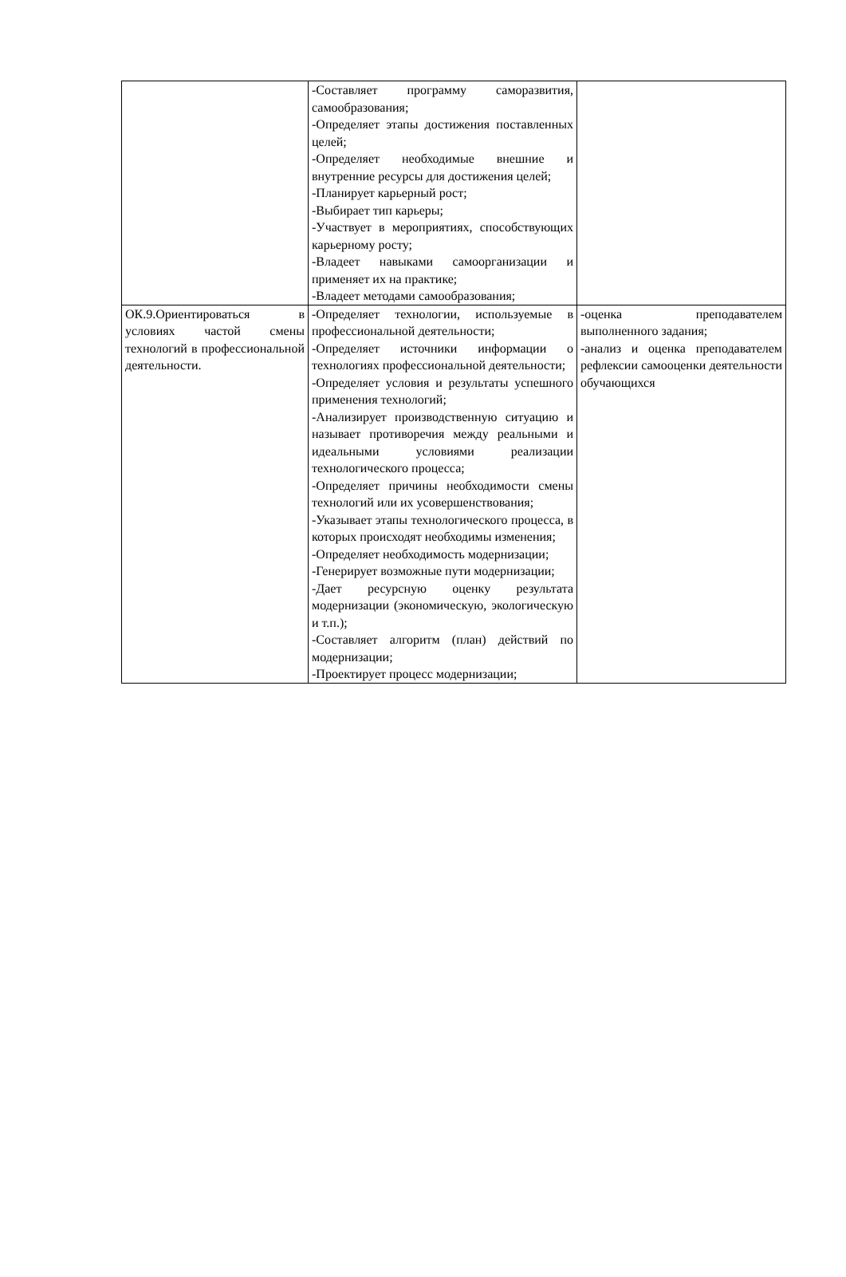| | -Составляет программу саморазвития, самообразования; -Определяет этапы достижения поставленных целей; -Определяет необходимые внешние и внутренние ресурсы для достижения целей; -Планирует карьерный рост; -Выбирает тип карьеры; -Участвует в мероприятиях, способствующих карьерному росту; -Владеет навыками самоорганизации и применяет их на практике; -Владеет методами самообразования; | |
| ОК.9.Ориентироваться в условиях частой смены технологий в профессиональной деятельности. | -Определяет технологии, используемые в профессиональной деятельности; -Определяет источники информации о технологиях профессиональной деятельности; -Определяет условия и результаты успешного применения технологий; -Анализирует производственную ситуацию и называет противоречия между реальными и идеальными условиями реализации технологического процесса; -Определяет причины необходимости смены технологий или их усовершенствования; -Указывает этапы технологического процесса, в которых происходят необходимы изменения; -Определяет необходимость модернизации; -Генерирует возможные пути модернизации; -Дает ресурсную оценку результата модернизации (экономическую, экологическую и т.п.); -Составляет алгоритм (план) действий по модернизации; -Проектирует процесс модернизации; | -оценка преподавателем выполненного задания; -анализ и оценка преподавателем рефлексии самооценки деятельности обучающихся |